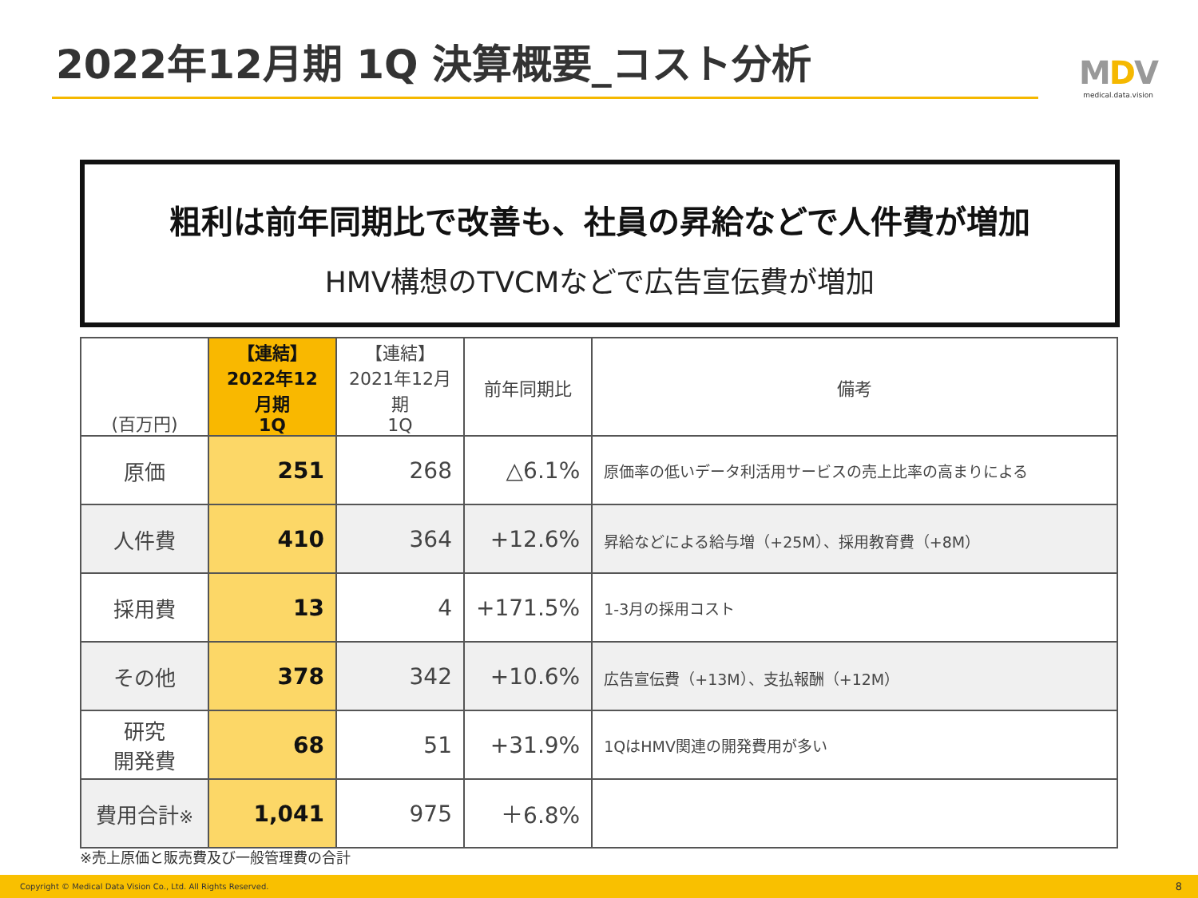2022年12月期 1Q 決算概要_コスト分析
MDV
medical.data.vision
粗利は前年同期比で改善も、社員の昇給などで人件費が増加
HMV構想のTVCMなどで広告宣伝費が増加
| (百万円) | 【連結】 2022年12月期 1Q | 【連結】 2021年12月期 1Q | 前年同期比 | 備考 |
| --- | --- | --- | --- | --- |
| 原価 | 251 | 268 | △6.1% | 原価率の低いデータ利活用サービスの売上比率の高まりによる |
| 人件費 | 410 | 364 | +12.6% | 昇給などによる給与増（+25M）、採用教育費（+8M） |
| 採用費 | 13 | 4 | +171.5% | 1-3月の採用コスト |
| その他 | 378 | 342 | +10.6% | 広告宣伝費（+13M）、支払報酬（+12M） |
| 研究 開発費 | 68 | 51 | +31.9% | 1QはHMV関連の開発費用が多い |
| 費用合計 ※ | 1,041 | 975 | ＋6.8% | |
※売上原価と販売費及び一般管理費の合計
Copyright © Medical Data Vision Co., Ltd. All Rights Reserved. 8